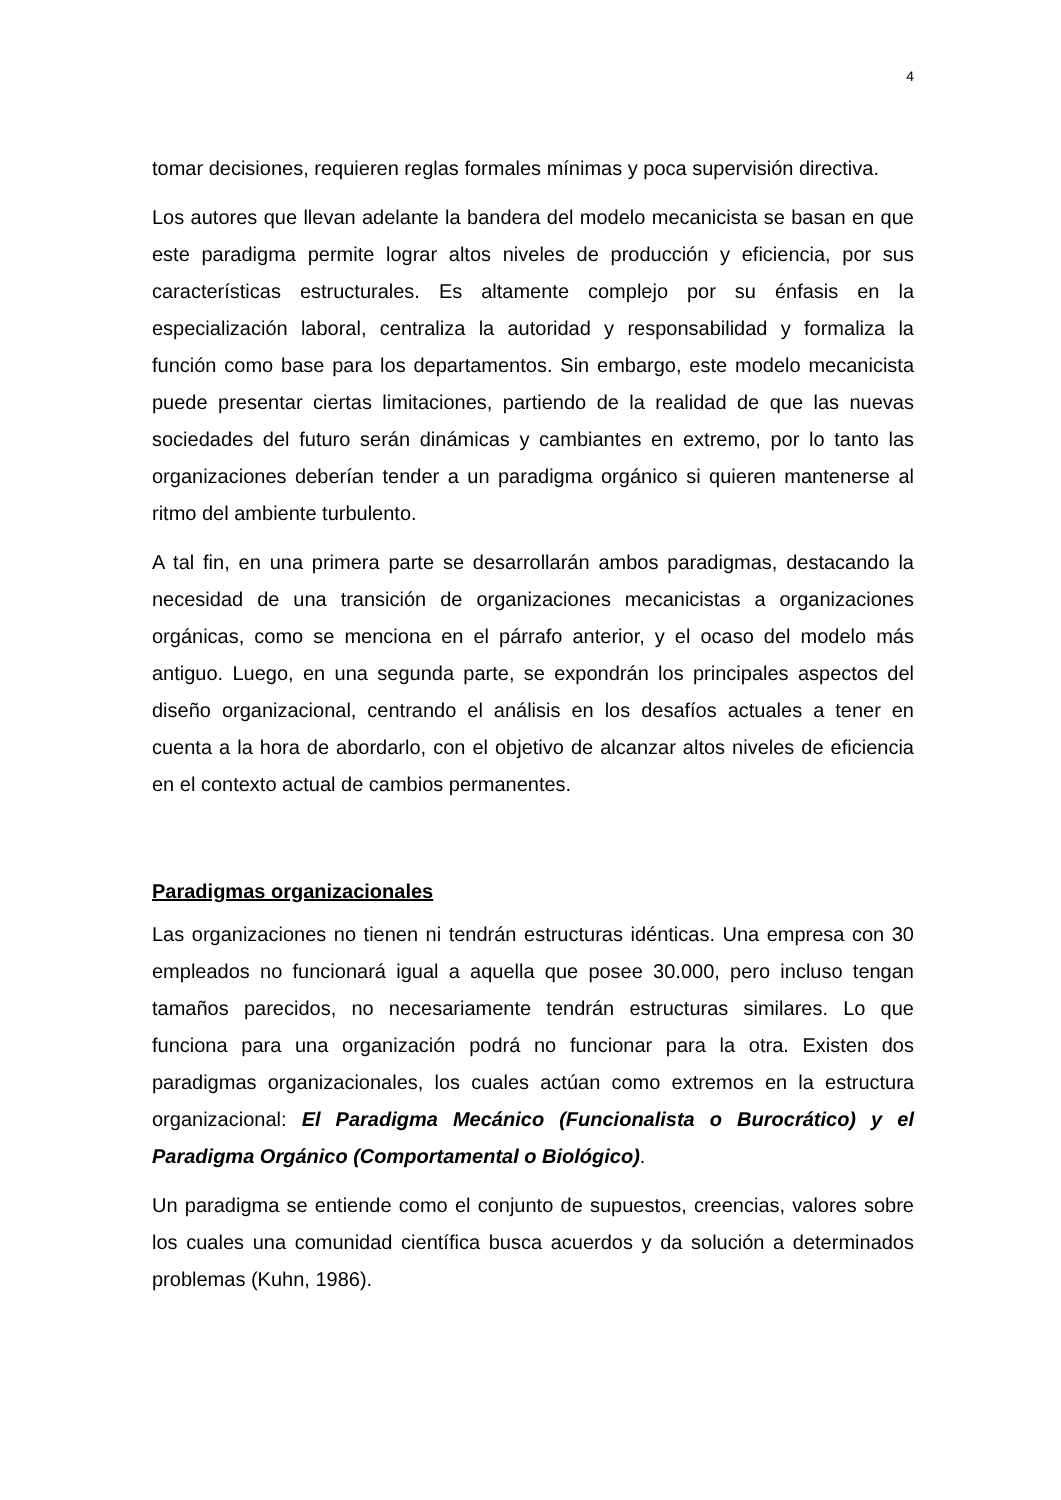4
tomar decisiones, requieren reglas formales mínimas y poca supervisión directiva.
Los autores que llevan adelante la bandera del modelo mecanicista se basan en que este paradigma permite lograr altos niveles de producción y eficiencia, por sus características estructurales. Es altamente complejo por su énfasis en la especialización laboral, centraliza la autoridad y responsabilidad y formaliza la función como base para los departamentos. Sin embargo, este modelo mecanicista puede presentar ciertas limitaciones, partiendo de la realidad de que las nuevas sociedades del futuro serán dinámicas y cambiantes en extremo, por lo tanto las organizaciones deberían tender a un paradigma orgánico si quieren mantenerse al ritmo del ambiente turbulento.
A tal fin, en una primera parte se desarrollarán ambos paradigmas, destacando la necesidad de una transición de organizaciones mecanicistas a organizaciones orgánicas, como se menciona en el párrafo anterior, y el ocaso del modelo más antiguo. Luego, en una segunda parte, se expondrán los principales aspectos del diseño organizacional, centrando el análisis en los desafíos actuales a tener en cuenta a la hora de abordarlo, con el objetivo de alcanzar altos niveles de eficiencia en el contexto actual de cambios permanentes.
Paradigmas organizacionales
Las organizaciones no tienen ni tendrán estructuras idénticas. Una empresa con 30 empleados no funcionará igual a aquella que posee 30.000, pero incluso tengan tamaños parecidos, no necesariamente tendrán estructuras similares. Lo que funciona para una organización podrá no funcionar para la otra. Existen dos paradigmas organizacionales, los cuales actúan como extremos en la estructura organizacional: El Paradigma Mecánico (Funcionalista o Burocrático) y el Paradigma Orgánico (Comportamental o Biológico).
Un paradigma se entiende como el conjunto de supuestos, creencias, valores sobre los cuales una comunidad científica busca acuerdos y da solución a determinados problemas (Kuhn, 1986).